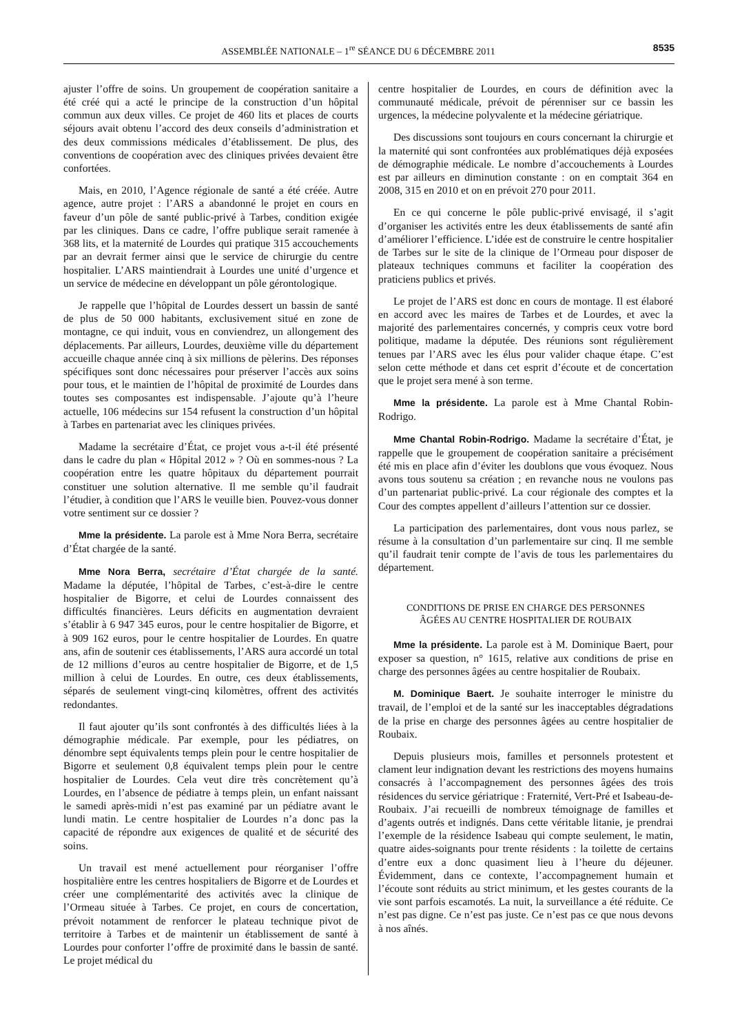ASSEMBLÉE NATIONALE – 1<sup>re</sup> SÉANCE DU 6 DÉCEMBRE 2011 8535
ajuster l’offre de soins. Un groupement de coopération sanitaire a été créé qui a acté le principe de la construction d’un hôpital commun aux deux villes. Ce projet de 460 lits et places de courts séjours avait obtenu l’accord des deux conseils d’administration et des deux commissions médicales d’établissement. De plus, des conventions de coopération avec des cliniques privées devaient être confortées.
Mais, en 2010, l’Agence régionale de santé a été créée. Autre agence, autre projet : l’ARS a abandonné le projet en cours en faveur d’un pôle de santé public-privé à Tarbes, condition exigée par les cliniques. Dans ce cadre, l’offre publique serait ramenée à 368 lits, et la maternité de Lourdes qui pratique 315 accouchements par an devrait fermer ainsi que le service de chirurgie du centre hospitalier. L’ARS maintiendrait à Lourdes une unité d’urgence et un service de médecine en développant un pôle gérontologique.
Je rappelle que l’hôpital de Lourdes dessert un bassin de santé de plus de 50 000 habitants, exclusivement situé en zone de montagne, ce qui induit, vous en conviendrez, un allongement des déplacements. Par ailleurs, Lourdes, deuxième ville du département accueille chaque année cinq à six millions de pèlerins. Des réponses spécifiques sont donc nécessaires pour préserver l’accès aux soins pour tous, et le maintien de l’hôpital de proximité de Lourdes dans toutes ses composantes est indispensable. J’ajoute qu’à l’heure actuelle, 106 médecins sur 154 refusent la construction d’un hôpital à Tarbes en partenariat avec les cliniques privées.
Madame la secrétaire d’État, ce projet vous a-t-il été présenté dans le cadre du plan « Hôpital 2012 » ? Où en sommes-nous ? La coopération entre les quatre hôpitaux du département pourrait constituer une solution alternative. Il me semble qu’il faudrait l’étudier, à condition que l’ARS le veuille bien. Pouvez-vous donner votre sentiment sur ce dossier ?
Mme la présidente. La parole est à Mme Nora Berra, secrétaire d’État chargée de la santé.
Mme Nora Berra, secrétaire d’État chargée de la santé. Madame la députée, l’hôpital de Tarbes, c’est-à-dire le centre hospitalier de Bigorre, et celui de Lourdes connaissent des difficultés financières. Leurs déficits en augmentation devraient s’établir à 6 947 345 euros, pour le centre hospitalier de Bigorre, et à 909 162 euros, pour le centre hospitalier de Lourdes. En quatre ans, afin de soutenir ces établissements, l’ARS aura accordé un total de 12 millions d’euros au centre hospitalier de Bigorre, et de 1,5 million à celui de Lourdes. En outre, ces deux établissements, séparés de seulement vingt-cinq kilomètres, offrent des activités redondantes.
Il faut ajouter qu’ils sont confrontés à des difficultés liées à la démographie médicale. Par exemple, pour les pédiatres, on dénombre sept équivalents temps plein pour le centre hospitalier de Bigorre et seulement 0,8 équivalent temps plein pour le centre hospitalier de Lourdes. Cela veut dire très concrètement qu’à Lourdes, en l’absence de pédiatre à temps plein, un enfant naissant le samedi après-midi n’est pas examiné par un pédiatre avant le lundi matin. Le centre hospitalier de Lourdes n’a donc pas la capacité de répondre aux exigences de qualité et de sécurité des soins.
Un travail est mené actuellement pour réorganiser l’offre hospitalière entre les centres hospitaliers de Bigorre et de Lourdes et créer une complémentarité des activités avec la clinique de l’Ormeau située à Tarbes. Ce projet, en cours de concertation, prévoit notamment de renforcer le plateau technique pivot de territoire à Tarbes et de maintenir un établissement de santé à Lourdes pour conforter l’offre de proximité dans le bassin de santé. Le projet médical du
centre hospitalier de Lourdes, en cours de définition avec la communauté médicale, prévoit de pérenniser sur ce bassin les urgences, la médecine polyvalente et la médecine gériatrique.
Des discussions sont toujours en cours concernant la chirurgie et la maternité qui sont confrontées aux problématiques déjà exposées de démographie médicale. Le nombre d’accouchements à Lourdes est par ailleurs en diminution constante : on en comptait 364 en 2008, 315 en 2010 et on en prévoit 270 pour 2011.
En ce qui concerne le pôle public-privé envisagé, il s’agit d’organiser les activités entre les deux établissements de santé afin d’améliorer l’efficience. L’idée est de construire le centre hospitalier de Tarbes sur le site de la clinique de l’Ormeau pour disposer de plateaux techniques communs et faciliter la coopération des praticiens publics et privés.
Le projet de l’ARS est donc en cours de montage. Il est élaboré en accord avec les maires de Tarbes et de Lourdes, et avec la majorité des parlementaires concernés, y compris ceux votre bord politique, madame la députée. Des réunions sont régulièrement tenues par l’ARS avec les élus pour valider chaque étape. C’est selon cette méthode et dans cet esprit d’écoute et de concertation que le projet sera mené à son terme.
Mme la présidente. La parole est à Mme Chantal Robin-Rodrigo.
Mme Chantal Robin-Rodrigo. Madame la secrétaire d’État, je rappelle que le groupement de coopération sanitaire a précisément été mis en place afin d’éviter les doublons que vous évoquez. Nous avons tous soutenu sa création ; en revanche nous ne voulons pas d’un partenariat public-privé. La cour régionale des comptes et la Cour des comptes appellent d’ailleurs l’attention sur ce dossier.
La participation des parlementaires, dont vous nous parlez, se résume à la consultation d’un parlementaire sur cinq. Il me semble qu’il faudrait tenir compte de l’avis de tous les parlementaires du département.
CONDITIONS DE PRISE EN CHARGE DES PERSONNES ÂGÉES AU CENTRE HOSPITALIER DE ROUBAIX
Mme la présidente. La parole est à M. Dominique Baert, pour exposer sa question, n° 1615, relative aux conditions de prise en charge des personnes âgées au centre hospitalier de Roubaix.
M. Dominique Baert. Je souhaite interroger le ministre du travail, de l’emploi et de la santé sur les inacceptables dégradations de la prise en charge des personnes âgées au centre hospitalier de Roubaix.
Depuis plusieurs mois, familles et personnels protestent et clament leur indignation devant les restrictions des moyens humains consacrés à l’accompagnement des personnes âgées des trois résidences du service gériatrique : Fraternité, Vert-Pré et Isabeau-de-Roubaix. J’ai recueilli de nombreux témoignage de familles et d’agents outrés et indignés. Dans cette véritable litanie, je prendrai l’exemple de la résidence Isabeau qui compte seulement, le matin, quatre aides-soignants pour trente résidents : la toilette de certains d’entre eux a donc quasiment lieu à l’heure du déjeuner. Évidemment, dans ce contexte, l’accompagnement humain et l’écoute sont réduits au strict minimum, et les gestes courants de la vie sont parfois escamotés. La nuit, la surveillance a été réduite. Ce n’est pas digne. Ce n’est pas juste. Ce n’est pas ce que nous devons à nos aînés.